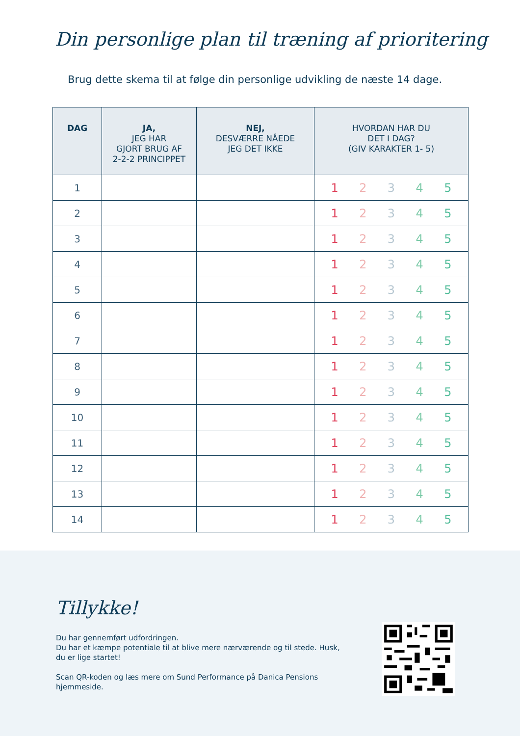Din personlige plan til træning af prioritering
Brug dette skema til at følge din personlige udvikling de næste 14 dage.
| DAG | JA, JEG HAR GJORT BRUG AF 2-2-2 PRINCIPPET | NEJ, DESVÆRRE NÅEDE JEG DET IKKE | HVORDAN HAR DU DET I DAG? (GIV KARAKTER 1- 5) |
| --- | --- | --- | --- |
| 1 | | | 1 2 3 4 5 |
| 2 | | | 1 2 3 4 5 |
| 3 | | | 1 2 3 4 5 |
| 4 | | | 1 2 3 4 5 |
| 5 | | | 1 2 3 4 5 |
| 6 | | | 1 2 3 4 5 |
| 7 | | | 1 2 3 4 5 |
| 8 | | | 1 2 3 4 5 |
| 9 | | | 1 2 3 4 5 |
| 10 | | | 1 2 3 4 5 |
| 11 | | | 1 2 3 4 5 |
| 12 | | | 1 2 3 4 5 |
| 13 | | | 1 2 3 4 5 |
| 14 | | | 1 2 3 4 5 |
Tillykke!
Du har gennemført udfordringen.
Du har et kæmpe potentiale til at blive mere nærværende og til stede. Husk, du er lige startet!
Scan QR-koden og læs mere om Sund Performance på Danica Pensions hjemmeside.